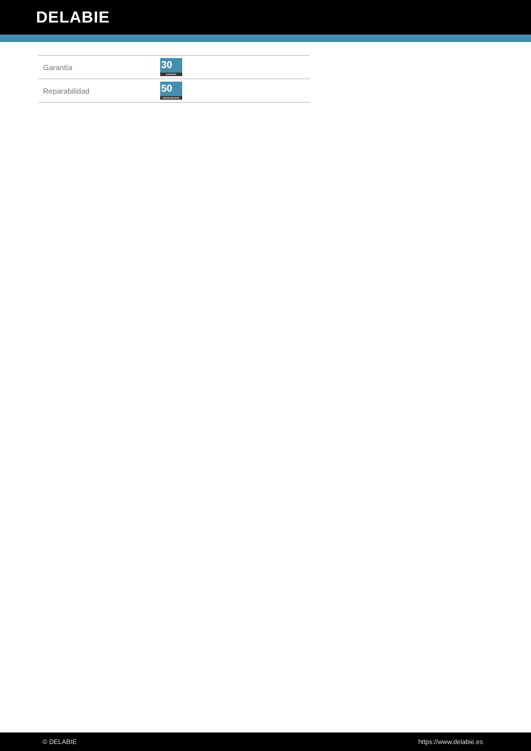DELABIE
| Garantía | 30 GARANTÍA |
| Reparabilidad | 50 REPARABILIDAD |
© DELABIE https://www.delabie.es